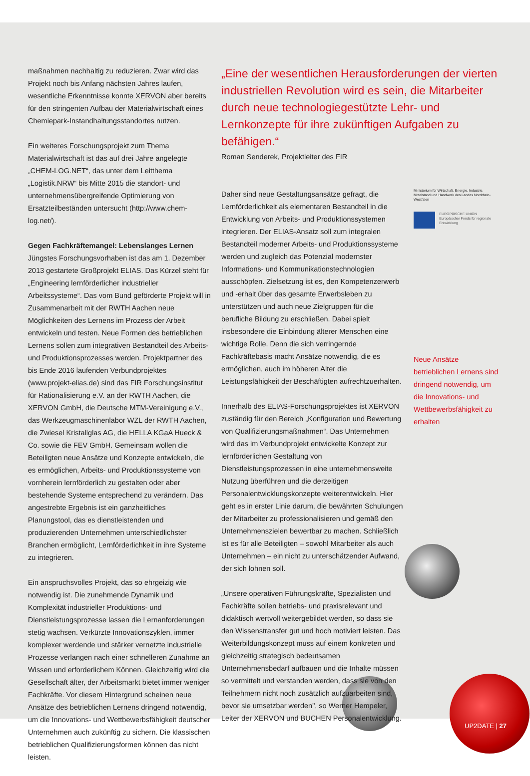maßnahmen nachhaltig zu reduzieren. Zwar wird das Projekt noch bis Anfang nächsten Jahres laufen, wesentliche Erkenntnisse konnte XERVON aber bereits für den stringenten Aufbau der Materialwirtschaft eines Chemiepark-Instandhaltungsstandortes nutzen.
Ein weiteres Forschungsprojekt zum Thema Materialwirtschaft ist das auf drei Jahre angelegte „CHEM-LOG.NET“, das unter dem Leitthema „Logistik.NRW“ bis Mitte 2015 die standort- und unternehmensübergreifende Optimierung von Ersatzteilbeständen untersucht (http://www.chem-log.net/).
Gegen Fachkräftemangel: Lebenslanges Lernen
Jüngstes Forschungsvorhaben ist das am 1. Dezember 2013 gestartete Großprojekt ELIAS. Das Kürzel steht für „Engineering lernförderlicher industrieller Arbeitssysteme“. Das vom Bund geförderte Projekt will in Zusammenarbeit mit der RWTH Aachen neue Möglichkeiten des Lernens im Prozess der Arbeit entwickeln und testen. Neue Formen des betrieblichen Lernens sollen zum integrativen Bestandteil des Arbeits- und Produktionsprozesses werden. Projektpartner des bis Ende 2016 laufenden Verbundprojektes (www.projekt-elias.de) sind das FIR Forschungsinstitut für Rationalisierung e.V. an der RWTH Aachen, die XERVON GmbH, die Deutsche MTM-Vereinigung e.V., das Werkzeugmaschinenlabor WZL der RWTH Aachen, die Zwiesel Kristallglas AG, die HELLA KGaA Hueck & Co. sowie die FEV GmbH. Gemeinsam wollen die Beteiligten neue Ansätze und Konzepte entwickeln, die es ermöglichen, Arbeits- und Produktionssysteme von vornherein lernförderlich zu gestalten oder aber bestehende Systeme entsprechend zu verändern. Das angestrebte Ergebnis ist ein ganzheitliches Planungstool, das es dienstleistenden und produzierenden Unternehmen unterschiedlichster Branchen ermöglicht, Lernförderlichkeit in ihre Systeme zu integrieren.
Ein anspruchsvolles Projekt, das so ehrgeizig wie notwendig ist. Die zunehmende Dynamik und Komplexität industrieller Produktions- und Dienstleistungsprozesse lassen die Lernanforderungen stetig wachsen. Verkürzte Innovationszyklen, immer komplexer werdende und stärker vernetzte industrielle Prozesse verlangen nach einer schnelleren Zunahme an Wissen und erforderlichem Können. Gleichzeitig wird die Gesellschaft älter, der Arbeitsmarkt bietet immer weniger Fachkräfte. Vor diesem Hintergrund scheinen neue Ansätze des betrieblichen Lernens dringend notwendig, um die Innovations- und Wettbewerbsfähigkeit deutscher Unternehmen auch zukünftig zu sichern. Die klassischen betrieblichen Qualifizierungsformen können das nicht leisten.
„Eine der wesentlichen Herausforderungen der vierten industriellen Revolution wird es sein, die Mitarbeiter durch neue technologiegestützte Lehr- und Lernkonzepte für ihre zukünftigen Aufgaben zu befähigen.“
Roman Senderek, Projektleiter des FIR
Daher sind neue Gestaltungsansätze gefragt, die Lernförderlichkeit als elementaren Bestandteil in die Entwicklung von Arbeits- und Produktionssystemen integrieren. Der ELIAS-Ansatz soll zum integralen Bestandteil moderner Arbeits- und Produktionssysteme werden und zugleich das Potenzial modernster Informations- und Kommunikationstechnologien ausschöpfen. Zielsetzung ist es, den Kompetenzerwerb und -erhalt über das gesamte Erwerbsleben zu unterstützen und auch neue Zielgruppen für die berufliche Bildung zu erschließen. Dabei spielt insbesondere die Einbindung älterer Menschen eine wichtige Rolle. Denn die sich verringernde Fachkräftebasis macht Ansätze notwendig, die es ermöglichen, auch im höheren Alter die Leistungsfähigkeit der Beschäftigten aufrechtzuerhalten.
Innerhalb des ELIAS-Forschungsprojektes ist XERVON zuständig für den Bereich „Konfiguration und Bewertung von Qualifizierungsmaßnahmen“. Das Unternehmen wird das im Verbundprojekt entwickelte Konzept zur lernförderlichen Gestaltung von Dienstleistungsprozessen in eine unternehmensweite Nutzung überführen und die derzeitigen Personalentwicklungskonzepte weiterentwickeln. Hier geht es in erster Linie darum, die bewährten Schulungen der Mitarbeiter zu professionalisieren und gemäß den Unternehmenszielen bewertbar zu machen. Schließlich ist es für alle Beteiligten – sowohl Mitarbeiter als auch Unternehmen – ein nicht zu unterschätzender Aufwand, der sich lohnen soll.
„Unsere operativen Führungskräfte, Spezialisten und Fachkräfte sollen betriebs- und praxisrelevant und didaktisch wertvoll weitergebildet werden, so dass sie den Wissenstransfer gut und hoch motiviert leisten. Das Weiterbildungskonzept muss auf einem konkreten und gleichzeitig strategisch bedeutsamen Unternehmensbedarf aufbauen und die Inhalte müssen so vermittelt und verstanden werden, dass sie von den Teilnehmern nicht noch zusätzlich aufzuarbeiten sind, bevor sie umsetzbar werden", so Werner Hempeler, Leiter der XERVON und BUCHEN Personalentwicklung.
Ministerium für Wirtschaft, Energie, Industrie, Mittelstand und Handwerk des Landes Nordrhein-Westfalen
EUROPÄISCHE UNION
Europäischer Fonds für regionale Entwicklung
Neue Ansätze betrieblichen Lernens sind dringend notwendig, um die Innovations- und Wettbewerbsfähigkeit zu erhalten
UP2DATE | 27